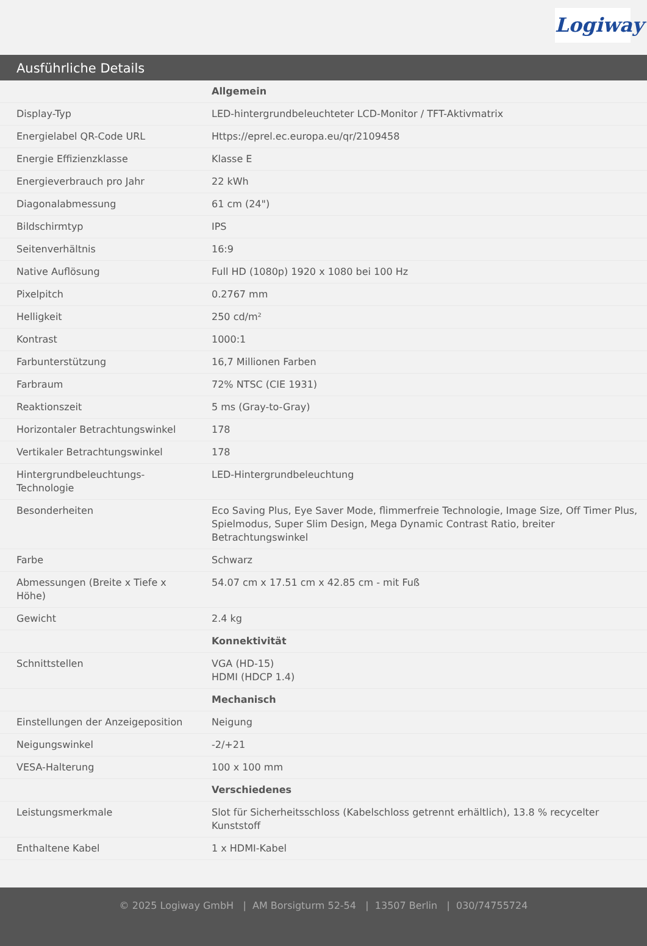Logiway
Ausführliche Details
| | Allgemein |
| Display-Typ | LED-hintergrundbeleuchteter LCD-Monitor / TFT-Aktivmatrix |
| Energielabel QR-Code URL | Https://eprel.ec.europa.eu/qr/2109458 |
| Energie Effizienzklasse | Klasse E |
| Energieverbrauch pro Jahr | 22 kWh |
| Diagonalabmessung | 61 cm (24") |
| Bildschirmtyp | IPS |
| Seitenverhältnis | 16:9 |
| Native Auflösung | Full HD (1080p) 1920 x 1080 bei 100 Hz |
| Pixelpitch | 0.2767 mm |
| Helligkeit | 250 cd/m² |
| Kontrast | 1000:1 |
| Farbunterstützung | 16,7 Millionen Farben |
| Farbraum | 72% NTSC (CIE 1931) |
| Reaktionszeit | 5 ms (Gray-to-Gray) |
| Horizontaler Betrachtungswinkel | 178 |
| Vertikaler Betrachtungswinkel | 178 |
| Hintergrundbeleuchtungs-Technologie | LED-Hintergrundbeleuchtung |
| Besonderheiten | Eco Saving Plus, Eye Saver Mode, flimmerfreie Technologie, Image Size, Off Timer Plus, Spielmodus, Super Slim Design, Mega Dynamic Contrast Ratio, breiter Betrachtungswinkel |
| Farbe | Schwarz |
| Abmessungen (Breite x Tiefe x Höhe) | 54.07 cm x 17.51 cm x 42.85 cm - mit Fuß |
| Gewicht | 2.4 kg |
| | Konnektivität |
| Schnittstellen | VGA (HD-15) HDMI (HDCP 1.4) |
| | Mechanisch |
| Einstellungen der Anzeigeposition | Neigung |
| Neigungswinkel | -2/+21 |
| VESA-Halterung | 100 x 100 mm |
| | Verschiedenes |
| Leistungsmerkmale | Slot für Sicherheitsschloss (Kabelschloss getrennt erhältlich), 13.8 % recycelter Kunststoff |
| Enthaltene Kabel | 1 x HDMI-Kabel |
© 2025 Logiway GmbH | AM Borsigturm 52-54 | 13507 Berlin | 030/74755724